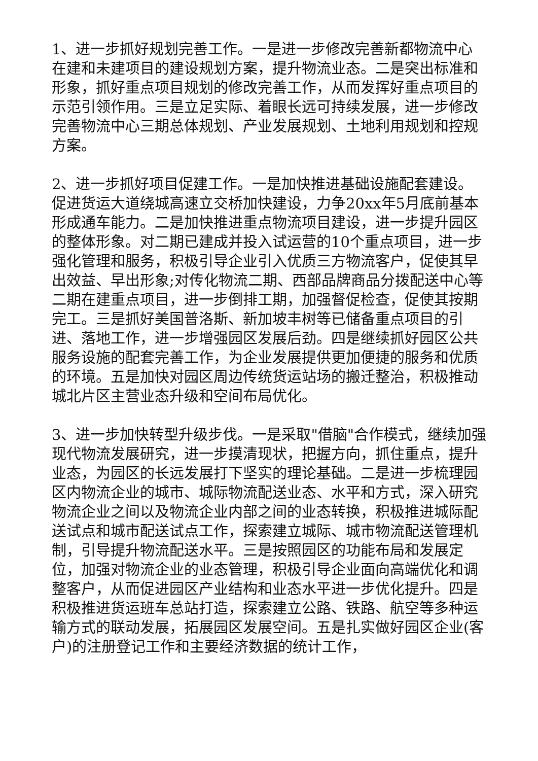1、进一步抓好规划完善工作。一是进一步修改完善新都物流中心在建和未建项目的建设规划方案，提升物流业态。二是突出标准和形象，抓好重点项目规划的修改完善工作，从而发挥好重点项目的示范引领作用。三是立足实际、着眼长远可持续发展，进一步修改完善物流中心三期总体规划、产业发展规划、土地利用规划和控规方案。
2、进一步抓好项目促建工作。一是加快推进基础设施配套建设。促进货运大道绕城高速立交桥加快建设，力争20xx年5月底前基本形成通车能力。二是加快推进重点物流项目建设，进一步提升园区的整体形象。对二期已建成并投入试运营的10个重点项目，进一步强化管理和服务，积极引导企业引入优质三方物流客户，促使其早出效益、早出形象;对传化物流二期、西部品牌商品分拨配送中心等二期在建重点项目，进一步倒排工期，加强督促检查，促使其按期完工。三是抓好美国普洛斯、新加坡丰树等已储备重点项目的引进、落地工作，进一步增强园区发展后劲。四是继续抓好园区公共服务设施的配套完善工作，为企业发展提供更加便捷的服务和优质的环境。五是加快对园区周边传统货运站场的搬迁整治，积极推动城北片区主营业态升级和空间布局优化。
3、进一步加快转型升级步伐。一是采取"借脑"合作模式，继续加强现代物流发展研究，进一步摸清现状，把握方向，抓住重点，提升业态，为园区的长远发展打下坚实的理论基础。二是进一步梳理园区内物流企业的城市、城际物流配送业态、水平和方式，深入研究物流企业之间以及物流企业内部之间的业态转换，积极推进城际配送试点和城市配送试点工作，探索建立城际、城市物流配送管理机制，引导提升物流配送水平。三是按照园区的功能布局和发展定位，加强对物流企业的业态管理，积极引导企业面向高端优化和调整客户，从而促进园区产业结构和业态水平进一步优化提升。四是积极推进货运班车总站打造，探索建立公路、铁路、航空等多种运输方式的联动发展，拓展园区发展空间。五是扎实做好园区企业(客户)的注册登记工作和主要经济数据的统计工作，